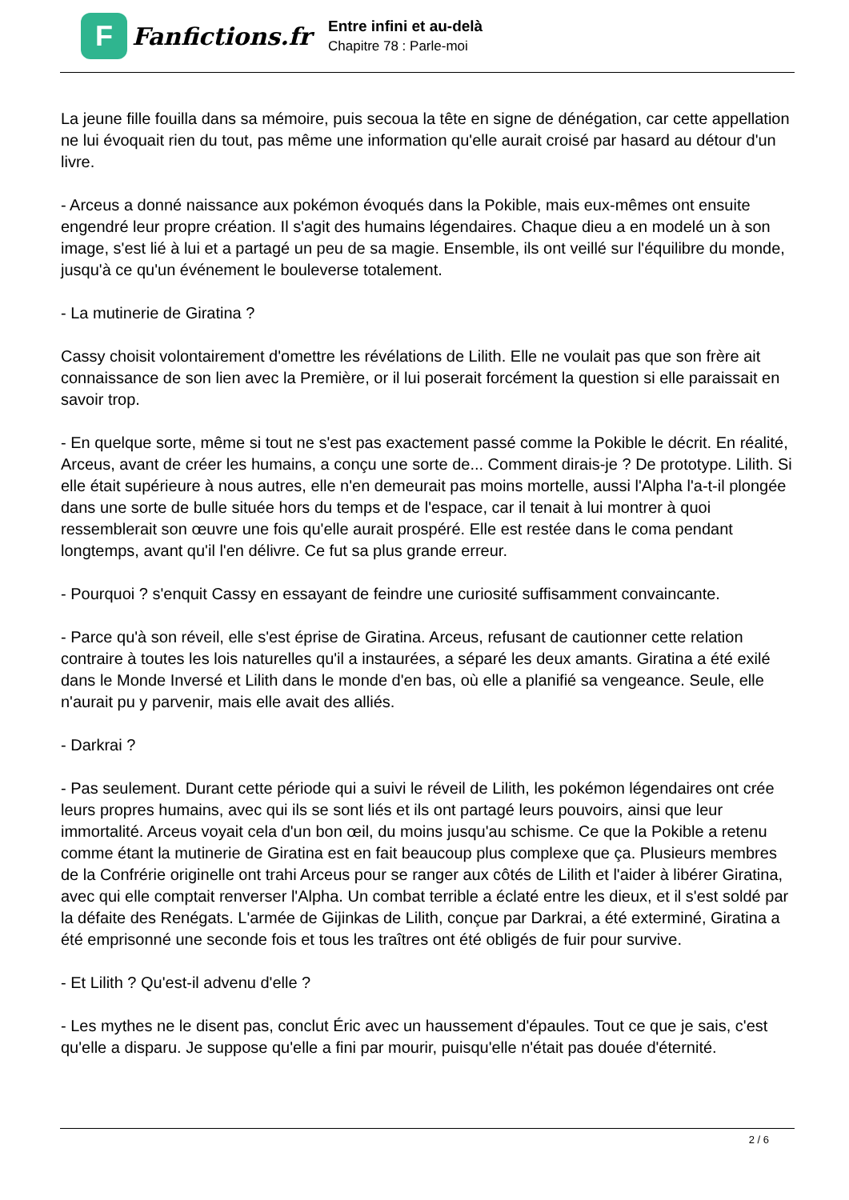F
Fanfictions.fr
Entre infini et au-delà
Chapitre 78 : Parle-moi
La jeune fille fouilla dans sa mémoire, puis secoua la tête en signe de dénégation, car cette appellation ne lui évoquait rien du tout, pas même une information qu'elle aurait croisé par hasard au détour d'un livre.
- Arceus a donné naissance aux pokémon évoqués dans la Pokible, mais eux-mêmes ont ensuite engendré leur propre création. Il s'agit des humains légendaires. Chaque dieu a en modelé un à son image, s'est lié à lui et a partagé un peu de sa magie. Ensemble, ils ont veillé sur l'équilibre du monde, jusqu'à ce qu'un événement le bouleverse totalement.
- La mutinerie de Giratina ?
Cassy choisit volontairement d'omettre les révélations de Lilith. Elle ne voulait pas que son frère ait connaissance de son lien avec la Première, or il lui poserait forcément la question si elle paraissait en savoir trop.
- En quelque sorte, même si tout ne s'est pas exactement passé comme la Pokible le décrit. En réalité, Arceus, avant de créer les humains, a conçu une sorte de... Comment dirais-je ? De prototype. Lilith. Si elle était supérieure à nous autres, elle n'en demeurait pas moins mortelle, aussi l'Alpha l'a-t-il plongée dans une sorte de bulle située hors du temps et de l'espace, car il tenait à lui montrer à quoi ressemblerait son œuvre une fois qu'elle aurait prospéré. Elle est restée dans le coma pendant longtemps, avant qu'il l'en délivre. Ce fut sa plus grande erreur.
- Pourquoi ? s'enquit Cassy en essayant de feindre une curiosité suffisamment convaincante.
- Parce qu'à son réveil, elle s'est éprise de Giratina. Arceus, refusant de cautionner cette relation contraire à toutes les lois naturelles qu'il a instaurées, a séparé les deux amants. Giratina a été exilé dans le Monde Inversé et Lilith dans le monde d'en bas, où elle a planifié sa vengeance. Seule, elle n'aurait pu y parvenir, mais elle avait des alliés.
- Darkrai ?
- Pas seulement. Durant cette période qui a suivi le réveil de Lilith, les pokémon légendaires ont crée leurs propres humains, avec qui ils se sont liés et ils ont partagé leurs pouvoirs, ainsi que leur immortalité. Arceus voyait cela d'un bon œil, du moins jusqu'au schisme. Ce que la Pokible a retenu comme étant la mutinerie de Giratina est en fait beaucoup plus complexe que ça. Plusieurs membres de la Confrérie originelle ont trahi Arceus pour se ranger aux côtés de Lilith et l'aider à libérer Giratina, avec qui elle comptait renverser l'Alpha. Un combat terrible a éclaté entre les dieux, et il s'est soldé par la défaite des Renégats. L'armée de Gijinkas de Lilith, conçue par Darkrai, a été exterminé, Giratina a été emprisonné une seconde fois et tous les traîtres ont été obligés de fuir pour survive.
- Et Lilith ? Qu'est-il advenu d'elle ?
- Les mythes ne le disent pas, conclut Éric avec un haussement d'épaules. Tout ce que je sais, c'est qu'elle a disparu. Je suppose qu'elle a fini par mourir, puisqu'elle n'était pas douée d'éternité.
2 / 6